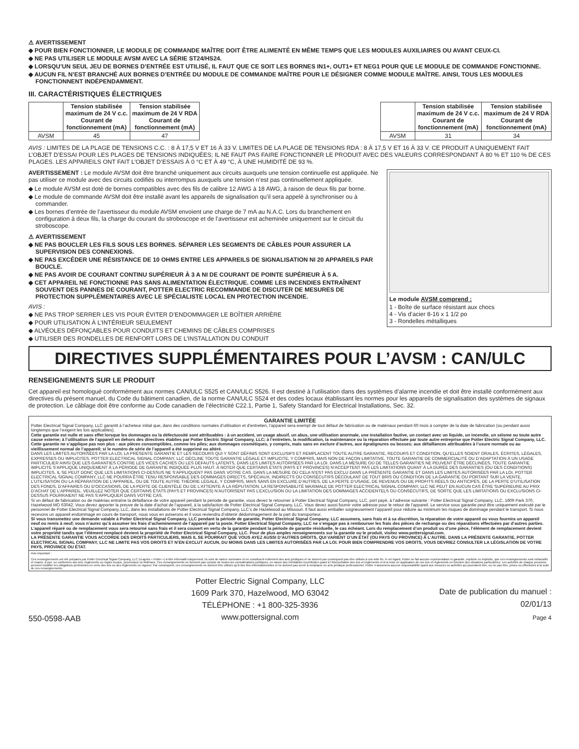⚠ AVERTISSEMENT
◆ POUR BIEN FONCTIONNER, LE MODULE DE COMMANDE MAÎTRE DOIT ÊTRE ALIMENTÉ EN MÊME TEMPS QUE LES MODULES AUXILIAIRES OU AVANT CEUX-CI.
◆ NE PAS UTILISER LE MODULE AVSM AVEC LA SÉRIE ST24/HS24.
◆ LORSQU’UN SEUL JEU DE BORNES D’ENTRÉE EST UTILISÉ, IL FAUT QUE CE SOIT LES BORNES IN1+, OUT1+ ET NEG1 POUR QUE LE MODULE DE COMMANDE FONCTIONNE.
◆ AUCUN FIL N’EST BRANCHÉ AUX BORNES D’ENTRÉE DU MODULE DE COMMANDE MAÎTRE POUR LE DÉSIGNER COMME MODULE MAÎTRE. AINSI, TOUS LES MODULES FONCTIONNENT INDÉPENDAMMENT.
III. CARACTÉRISTIQUES ÉLECTRIQUES
| | Tension stabilisée maximum de 24 V c.c. Courant de fonctionnement (mA) | Tension stabilisée maximum de 24 V RDA Courant de fonctionnement (mA) |
| --- | --- | --- |
| AVSM | 45 | 47 |
| | Tension stabilisée maximum de 24 V c.c. Courant de fonctionnement (mA) | Tension stabilisée maximum de 24 V RDA Courant de fonctionnement (mA) |
| --- | --- | --- |
| AVSM | 31 | 34 |
AVIS : LIMITES DE LA PLAGE DE TENSIONS C.C. : 8 À 17,5 V ET 16 À 33 V. LIMITES DE LA PLAGE DE TENSIONS RDA : 8 À 17,5 V ET 16 À 33 V. CE PRODUIT A UNIQUEMENT FAIT L’OBJET D’ESSAI POUR LES PLAGES DE TENSIONS INDIQUÉES; IL NE FAUT PAS FAIRE FONCTIONNER LE PRODUIT AVEC DES VALEURS CORRESPONDANT À 80 % ET 110 % DE CES PLAGES. LES APPAREILS ONT FAIT L’OBJET D’ESSAIS À 0 °C ET À 49 °C, À UNE HUMIDITÉ DE 93 %.
Le module AVSM comprend :
1 - Boîte de surface résistant aux chocs
4 - Vis d’acier 8-16 x 1 1/2 po
3 - Rondelles métalliques
AVERTISSEMENT : Le module AVSM doit être branché uniquement aux circuits auxquels une tension continuelle est appliquée. Ne pas utiliser ce module avec des circuits codifiés ou interrompus auxquels une tension n’est pas continuellement appliquée.
◆ Le module AVSM est doté de bornes compatibles avec des fils de calibre 12 AWG à 18 AWG, à raison de deux fils par borne.
◆ Le module de commande AVSM doit être installé avant les appareils de signalisation qu’il sera appelé à synchroniser ou à commander.
◆ Les bornes d’entrée de l’avertisseur du module AVSM envoient une charge de 7 mA au N.A.C. Lors du branchement en configuration à deux fils, la charge du courant du stroboscope et de l’avertisseur est acheminée uniquement sur le circuit du stroboscope.
⚠ AVERTISSEMENT
◆ NE PAS BOUCLER LES FILS SOUS LES BORNES. SÉPARER LES SEGMENTS DE CÂBLES POUR ASSURER LA SUPERVISION DES CONNEXIONS.
◆ NE PAS EXCÉDER UNE RÉSISTANCE DE 10 OHMS ENTRE LES APPAREILS DE SIGNALISATION NI 20 APPAREILS PAR BOUCLE.
◆ NE PAS AVOIR DE COURANT CONTINU SUPÉRIEUR À 3 A NI DE COURANT DE POINTE SUPÉRIEUR À 5 A.
◆ CET APPAREIL NE FONCTIONNE PAS SANS ALIMENTATION ÉLECTRIQUE. COMME LES INCENDIES ENTRAÎNENT SOUVENT DES PANNES DE COURANT, POTTER ELECTRIC RECOMMANDE DE DISCUTER DE MESURES DE PROTECTION SUPPLÉMENTAIRES AVEC LE SPÉCIALISTE LOCAL EN PROTECTION INCENDIE.
AVIS :
◆ NE PAS TROP SERRER LES VIS POUR ÉVITER D’ENDOMMAGER LE BOÎTIER ARRIÈRE
◆ POUR UTILISATION À L’INTÉRIEUR SEULEMENT
◆ ALVÉOLES DÉFONÇABLES POUR CONDUITS ET CHEMINS DE CÂBLES COMPRISES
◆ UTILISER DES RONDELLES DE RENFORT LORS DE L’INSTALLATION DU CONDUIT
DIRECTIVES SUPPLÉMENTAIRES POUR L’AVSM : CAN/ULC
RENSEIGNEMENTS SUR LE PRODUIT
Cet appareil est homologué conformément aux normes CAN/ULC S525 et CAN/ULC S526. Il est destiné à l’utilisation dans des systèmes d’alarme incendie et doit être installé conformément aux directives du présent manuel, du Code du bâtiment canadien, de la norme CAN/ULC S524 et des codes locaux établissant les normes pour les appareils de signalisation des systèmes de signaux de protection. Le câblage doit être conforme au Code canadien de l’électricité C22.1, Partie 1, Safety Standard for Electrical Installations, Sec. 32.
GARANTIE LIMITÉE
Potter Electrical Signal Company, LLC garantit à l’acheteur initial que, dans des conditions normales d’utilisation et d’entretien, l’appareil sera exempt de tout défaut de fabrication ou de matériaux pendant 60 mois à compter de la date de fabrication (ou pendant aussi longtemps que l’exigent les lois applicables).
Cette garantie est nulle et sans effet lorsque les dommages ou la défectuosité sont attribuables : à un accident, un usage abusif, un abus, une utilisation anormale, une installation fautive, un contact avec un liquide, un incendie, un séisme ou toute autre cause externe; à l’utilisation de l’appareil en dehors des directives établies par Potter Electric Signal Company, LLC; à l’entretien, la modification, la maintenance ou la réparation effectuée par toute autre entreprise que Potter Electric Signal Company, LLC. Cette garantie ne s’applique pas non plus : aux pièces consomptibles, comme les piles; aux dommages cosmétiques, y compris, mais sans en exclure d’autres, aux égratignures ou bosses; aux défaillances attribuables à l’usure normale ou au vieillissement normal de l’appareil; si le numéro de série de l’appareil a été supprimé ou altéré.
DANS LES LIMITES AUTORISÉES PAR LA LOI, LA PRÉSENTE GARANTIE ET LES RECOURS QUI Y SONT DÉFINIS SONT EXCLUSIFS ET REMPLACENT TOUTE AUTRE GARANTIE, RECOURS ET CONDITION, QU’ELLES SOIENT ORALES, ÉCRITES, LÉGALES, EXPRESSES OU IMPLICITES. POTTER ELECTRICAL SIGNAL COMPANY, LLC DÉCLINE TOUTE GARANTIE LÉGALE ET IMPLICITE, Y COMPRIS, MAIS NON DE FAÇON LIMITATIVE, TOUTE GARANTIE DE COMMERCIALITÉ OU D’ADAPTATION À UN USAGE PARTICULIER AINSI QUE LES GARANTIES CONTRE LES VICES CACHÉS OU LES DÉFAUTS LATENTS, DANS LES LIMITES AUTORISÉES PAR LA LOI. DANS LA MESURE OÙ DE TELLES GARANTIES NE PEUVENT ÊTRE DÉCLINÉES, TOUTE GARANTIE IMPLICITE S’APPLIQUE UNIQUEMENT À LA PÉRIODE DE GARANTIE INDIQUÉE PLUS HAUT. À NOTER QUE CERTAINS ÉTATS (PAYS ET PROVINCES) N’ACCEPTENT PAS LES LIMITATIONS QUANT À LA DURÉE DES GARANTIES (OU DES CONDITIONS) IMPLICITES. IL SE PEUT DONC QUE LES LIMITATIONS CI-DESSUS NE S’APPLIQUENT PAS DANS VOTRE CAS. DANS LA MESURE OÙ CELA N’EST PAS EXCLU DANS LA PRÉSENTE GARANTIE ET DANS LES LIMITES AUTORISÉES PAR LA LOI, POTTER ELECTRICAL SIGNAL COMPANY, LLC NE POURRA ÊTRE TENU RESPONSABLE DES DOMMAGES DIRECTS, SPÉCIAUX, INDIRECTS OU CONSÉCUTIFS DÉCOULANT DE TOUT BRIS OU CONDITION DE LA GARANTIE OU PORTANT SUR LA VENTE, L’UTILISATION OU LA RÉPARATION DE L’APPAREIL, OU DE TOUTE AUTRE THÉORIE LÉGALE, Y COMPRIS, MAIS SANS EN EXCLURE D’AUTRES, DE LA PERTE D’USAGE, DE REVENUS OU DE PROFITS RÉELS OU ANTICIPÉS, DE LA PERTE D’UTILISATION DES FONDS, D’AFFAIRES OU D’OCCASIONS, DE LA PERTE DE CLIENTÈLE OU DE L’ATTEINTE À LA RÉPUTATION. LA RESPONSABILITÉ MAXIMALE DE POTTER ELECTRICAL SIGNAL COMPANY, LLC NE PEUT EN AUCUN CAS ÊTRE SUPÉRIEURE AU PRIX D’ACHAT DE L’APPAREIL. VEUILLEZ NOTER QUE CERTAINS ÉTATS (PAYS ET PROVINCES) N’AUTORISENT PAS L’EXCLUSION OU LA LIMITATION DES DOMMAGES ACCIDENTELS OU CONSÉCUTIFS, DE SORTE QUE LES LIMITATIONS OU EXCLUSIONS CI-DESSUS POURRAIENT NE PAS S’APPLIQUER DANS VOTRE CAS.
Si un défaut de fabrication ou de matériau entraîne la défaillance de votre appareil pendant la période de garantie, vous devez le retourner à Potter Electrical Signal Company, LLC, port payé, à l’adresse suivante : Potter Electrical Signal Company, LLC, 1609 Park 370, Hazelwood MO 63042. Vous devez apporter la preuve de la date d’achat de l’appareil, à la satisfaction de Potter Electrical Signal Company, LLC. Vous devez aussi fournir votre adresse pour le retour de l’appareil. Le service sous garantie peut être uniquement exécuté par le personnel de Potter Electrical Signal Company, LLC, dans les installations de Potter Electrical Signal Company, LLC’s de Hazelwood au Missouri. Il faut aussi emballer soigneusement l’appareil pour réduire au minimum les risques de dommage pendant le transport. Si nous recevons un appareil endommagé en cours de transport, nous vous en aviserons et il vous reviendra d’obtenir dédommagement de la part du transporteur.
Si vous transmettez une demande valable à Potter Electrical Signal Company, LLC pendant la période de garantie, Potter Electrical Signal Company, LLC assumera, sans frais et à sa discrétion, la réparation de votre appareil ou vous fournira un appareil neuf ou remis à neuf; vous n’aurez qu’à assumer les frais d’acheminement de l’appareil par la poste. Potter Electrical Signal Company, LLC ne s’engage pas à rembourser les frais des pièces de rechange ou des réparations effectuées par d’autres parties. L’appareil réparé ou de remplacement vous sera retourné sans frais et il sera couvert en vertu de la garantie pendant la période de garantie résiduelle, le cas échéant. Lors du remplacement d’un produit ou d’une pièce, l’élément de remplacement devient votre propriété tandis que l’élément remplacé devient la propriété de Potter Electrical Signal Company, LLC. Pour de plus amples renseignements sur la garantie ou le produit, visitez www.pottersignal.com.
LA PRÉSENTE GARANTIE VOUS ACCORDE DES DROITS PARTICULIERS, MAIS IL SE POURRAIT QUE VOUS AYEZ AUSSI D’AUTRES DROITS, QUI VARIENT D’UN ÉTAT (OU PAYS OU PROVINCE) À L’AUTRE. DANS LA PRÉSENTE GARANTIE, POTTER ELECTRICAL SIGNAL COMPANY, LLC NE LIMITE PAS VOS DROITS ET N’EN EXCLUT AUCUN, DU MOINS DANS LES LIMITES AUTORISÉES PAR LA LOI. POUR BIEN COMPRENDRE VOS DROITS, VOUS DEVRIEZ CONSULTER LA LÉGISLATION DE VOTRE PAYS, PROVINCE OU ÉTAT.
Avis important :
Ces renseignements ont été préparés par Potter Electrical Signal Company, LLC (ci-après « Potter ») à titre informatif uniquement; ils sont de nature sommaire et ne constituent nullement des avis juridiques et ne doivent par conséquent pas être utilisés à une telle fin. À cet égard, Potter ne fait aucune représentation ni garantie, explicite ou implicite, que ces renseignements sont exhaustifs et exacts, à jour, ou conformes aux lois, règlements ou règles locaux, provinciaux ou fédéraux. Ces renseignements ne tiennent pas compte de toutes les considérations juridiques, en raison des inévitables incertitudes quant à l’interprétation des lois et règlements et à la mise en application de ces lois et règlements en fonction des situations particulières. Les activités de chaque personne peuvent modifier les obligations pertinentes en vertu des lois ou des règlements en vigueur. Par conséquent, ces renseignements ne doivent être utilisés qu’à des fins informationnelles et ne doivent pas servir à remplacer un avis juridique professionnel. Potter n’assumera aucune responsabilité quant aux mesures ou activités qui pourraient être, ou ne pas être, prises ou effectuées à la suite de ces renseignements.
550-0598-AAB
Potter Electric Signal Company, LLC
1609 Park 370, Hazelwood, MO 63042
TÉLÉPHONE : +1 800-325-3936
www.pottersignal.com
Date de publication du manuel :
02/01/13
Page 4